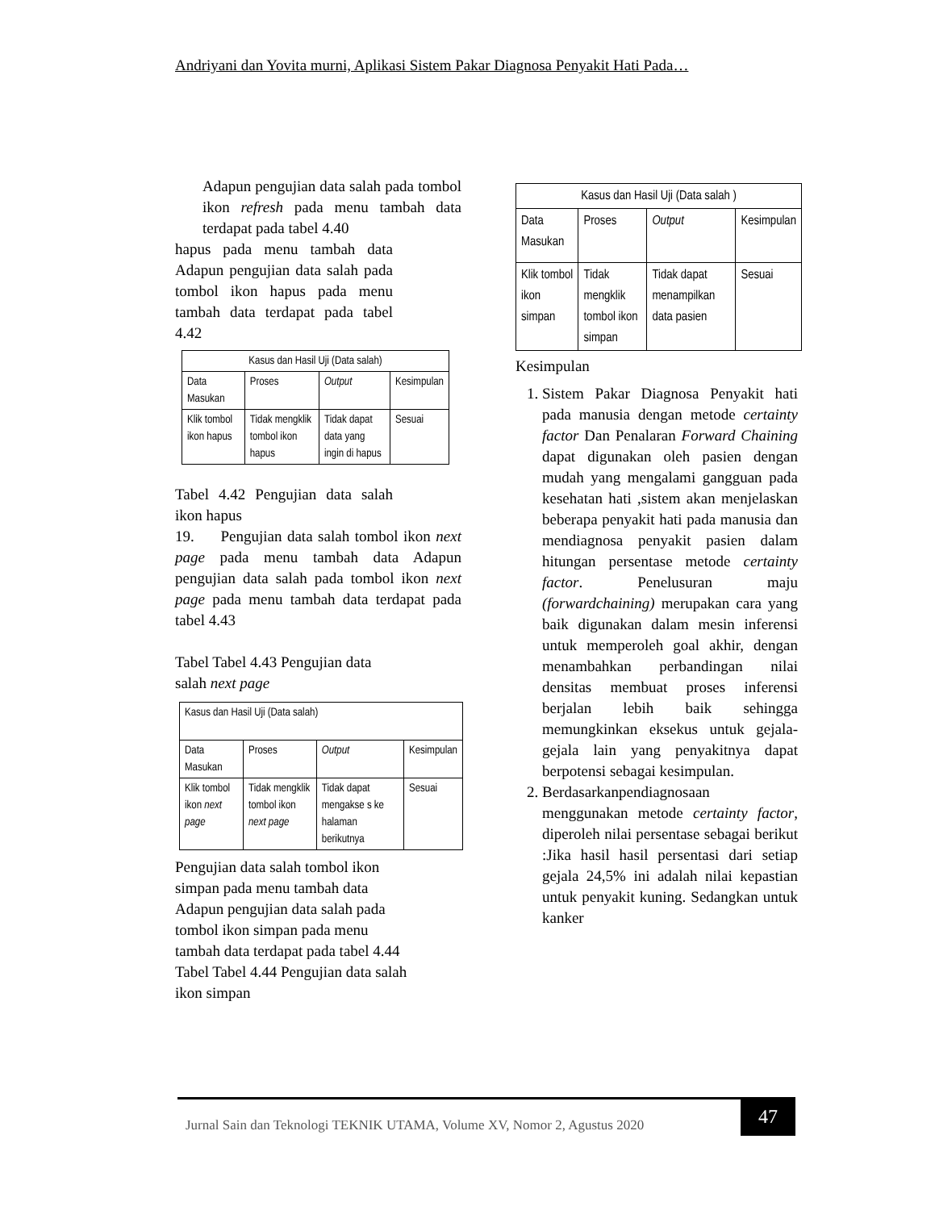Andriyani dan Yovita murni, Aplikasi Sistem Pakar Diagnosa Penyakit Hati Pada…
Adapun pengujian data salah pada tombol ikon refresh pada menu tambah data terdapat pada tabel 4.40
hapus pada menu tambah data Adapun pengujian data salah pada tombol ikon hapus pada menu tambah data terdapat pada tabel 4.42
| Kasus dan Hasil Uji (Data salah) | | | |
| Data Masukan | Proses | Output | Kesimpulan |
| Klik tombol ikon hapus | Tidak mengklik tombol ikon hapus | Tidak dapat data yang ingin di hapus | Sesuai |
Tabel 4.42 Pengujian data salah ikon hapus
19. Pengujian data salah tombol ikon next page pada menu tambah data Adapun pengujian data salah pada tombol ikon next page pada menu tambah data terdapat pada tabel 4.43
Tabel Tabel 4.43 Pengujian data
salah next page
| Kasus dan Hasil Uji (Data salah) | | | |
| Data Masukan | Proses | Output | Kesimpulan |
| Klik tombol ikon next page | Tidak mengklik tombol ikon next page | Tidak dapat mengakse s ke halaman berikutnya | Sesuai |
Pengujian data salah tombol ikon
simpan pada menu tambah data
Adapun pengujian data salah pada
tombol ikon simpan pada menu
tambah data terdapat pada tabel 4.44
Tabel Tabel 4.44 Pengujian data salah
ikon simpan
| Kasus dan Hasil Uji (Data salah ) | | | |
| Data Masukan | Proses | Output | Kesimpulan |
| Klik tombol ikon simpan | Tidak mengklik tombol ikon simpan | Tidak dapat menampilkan data pasien | Sesuai |
Kesimpulan
1. Sistem Pakar Diagnosa Penyakit hati pada manusia dengan metode certainty factor Dan Penalaran Forward Chaining dapat digunakan oleh pasien dengan mudah yang mengalami gangguan pada kesehatan hati ,sistem akan menjelaskan beberapa penyakit hati pada manusia dan mendiagnosa penyakit pasien dalam hitungan persentase metode certainty factor. Penelusuran maju (forwardchaining) merupakan cara yang baik digunakan dalam mesin inferensi untuk memperoleh goal akhir, dengan menambahkan perbandingan nilai densitas membuat proses inferensi berjalan lebih baik sehingga memungkinkan eksekus untuk gejala-gejala lain yang penyakitnya dapat berpotensi sebagai kesimpulan.
2. Berdasarkanpendiagnosaan menggunakan metode certainty factor, diperoleh nilai persentase sebagai berikut :Jika hasil hasil persentasi dari setiap gejala 24,5% ini adalah nilai kepastian untuk penyakit kuning. Sedangkan untuk kanker
Jurnal Sain dan Teknologi TEKNIK UTAMA, Volume XV, Nomor 2, Agustus 2020
47